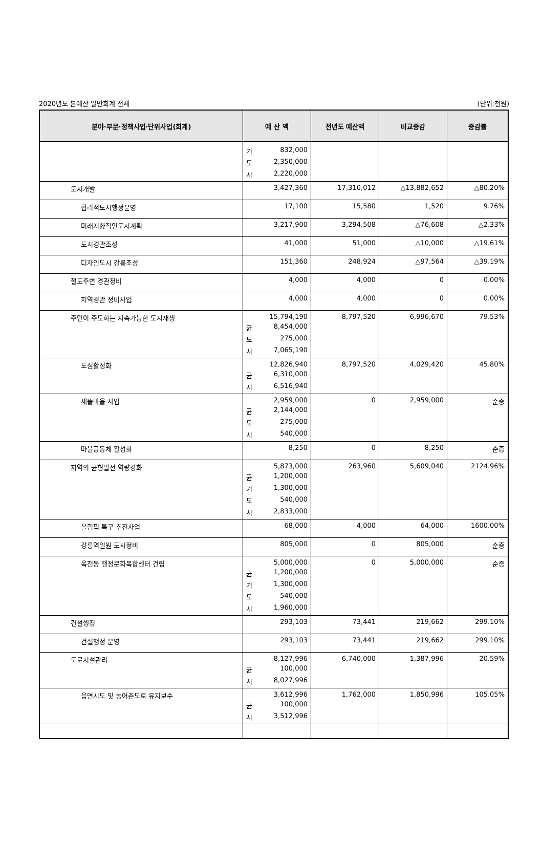2020년도 본예산 일반회계 전체 (단위:천원)
| 분야·부문·정책사업·단위사업(회계) | 예 산 액 | 전년도 예산액 | 비교증감 | 증감률 |
| --- | --- | --- | --- | --- |
| | 기 832,000 도 2,350,000 시 2,220,000 | | | |
| 도시개발 | 3,427,360 | 17,310,012 | △13,882,652 | △80.20% |
| 합리적도시행정운영 | 17,100 | 15,580 | 1,520 | 9.76% |
| 미래지향적인도시계획 | 3,217,900 | 3,294,508 | △76,608 | △2.33% |
| 도시경관조성 | 41,000 | 51,000 | △10,000 | △19.61% |
| 디자인도시 강릉조성 | 151,360 | 248,924 | △97,564 | △39.19% |
| 철도주변 경관정비 | 4,000 | 4,000 | 0 | 0.00% |
| 지역경관 정비사업 | 4,000 | 4,000 | 0 | 0.00% |
| 주민이 주도하는 지속가능한 도시재생 | 15,794,190 균 8,454,000 도 275,000 시 7,065,190 | 8,797,520 | 6,996,670 | 79.53% |
| 도심활성화 | 12,826,940 균 6,310,000 시 6,516,940 | 8,797,520 | 4,029,420 | 45.80% |
| 새뜰마을 사업 | 2,959,000 균 2,144,000 도 275,000 시 540,000 | 0 | 2,959,000 | 순증 |
| 마을공동체 활성화 | 8,250 | 0 | 8,250 | 순증 |
| 지역의 균형발전 역량강화 | 5,873,000 균 1,200,000 기 1,300,000 도 540,000 시 2,833,000 | 263,960 | 5,609,040 | 2124.96% |
| 올림픽 특구 추진사업 | 68,000 | 4,000 | 64,000 | 1600.00% |
| 강릉역일원 도시정비 | 805,000 | 0 | 805,000 | 순증 |
| 옥천동 행정문화복합센터 건립 | 5,000,000 균 1,200,000 기 1,300,000 도 540,000 시 1,960,000 | 0 | 5,000,000 | 순증 |
| 건설행정 | 293,103 | 73,441 | 219,662 | 299.10% |
| 건설행정 운영 | 293,103 | 73,441 | 219,662 | 299.10% |
| 도로시설관리 | 8,127,996 균 100,000 시 8,027,996 | 6,740,000 | 1,387,996 | 20.59% |
| 읍면시도 및 농어촌도로 유지보수 | 3,612,996 균 100,000 시 3,512,996 | 1,762,000 | 1,850,996 | 105.05% |